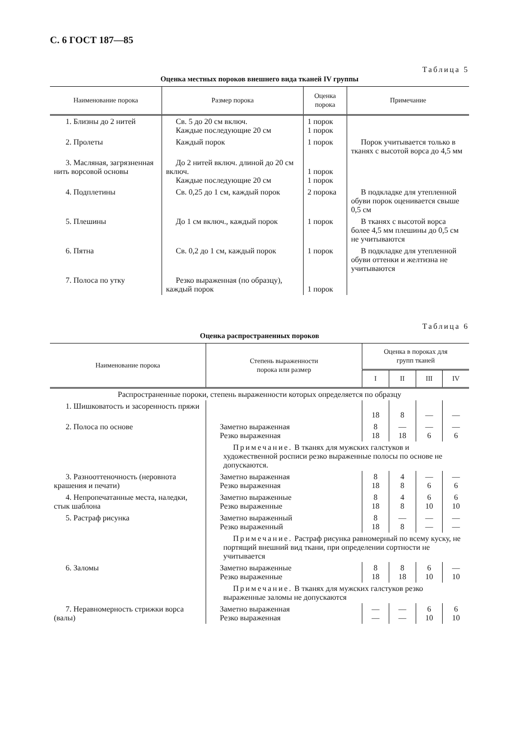С. 6 ГОСТ 187—85
Таблица 5
Оценка местных пороков внешнего вида тканей IV группы
| Наименование порока | Размер порока | Оценка порока | Примечание |
| --- | --- | --- | --- |
| 1. Близны до 2 нитей | Св. 5 до 20 см включ. Каждые последующие 20 см | 1 порок 1 порок | |
| 2. Пролеты | Каждый порок | 1 порок | Порок учитывается только в тканях с высотой ворса до 4,5 мм |
| 3. Масляная, загрязненная нить ворсовой основы | До 2 нитей включ. длиной до 20 см включ. Каждые последующие 20 см | 1 порок 1 порок | |
| 4. Подплетины | Св. 0,25 до 1 см, каждый порок | 2 порока | В подкладке для утепленной обуви порок оценивается свыше 0,5 см |
| 5. Плешины | До 1 см включ., каждый порок | 1 порок | В тканях с высотой ворса более 4,5 мм плешины до 0,5 см не учитываются |
| 6. Пятна | Св. 0,2 до 1 см, каждый порок | 1 порок | В подкладке для утепленной обуви оттенки и желтизна не учитываются |
| 7. Полоса по утку | Резко выраженная (по образцу), каждый порок | 1 порок | |
Таблица 6
Оценка распространенных пороков
| Наименование порока | Степень выраженности порока или размер | Оценка в пороках для групп тканей | | | |
| --- | --- | --- | --- | --- | --- |
| | | I | II | III | IV |
| Распространенные пороки, степень выраженности которых определяется по образцу | | | | | |
| 1. Шишковатость и засоренность пряжи | | 18 | 8 | — | — |
| 2. Полоса по основе | Заметно выраженная Резко выраженная | 8 18 | — 18 | — 6 | — 6 |
| | Примечание. В тканях для мужских галстуков и художественной росписи резко выраженные полосы по основе не допускаются. | | | | |
| 3. Разнооттеночность (неровнота крашения и печати) | Заметно выраженная Резко выраженная | 8 18 | 4 8 | — 6 | — 6 |
| 4. Непропечатанные места, наледки, стык шаблона | Заметно выраженные Резко выраженные | 8 18 | 4 8 | 6 10 | 6 10 |
| 5. Растраф рисунка | Заметно выраженный Резко выраженный | 8 18 | — 8 | — — | — — |
| | Примечание. Растраф рисунка равномерный по всему куску, не портящий внешний вид ткани, при определении сортности не учитывается | | | | |
| 6. Заломы | Заметно выраженные Резко выраженные | 8 18 | 8 18 | 6 10 | — 10 |
| | Примечание. В тканях для мужских галстуков резко выраженные заломы не допускаются | | | | |
| 7. Неравномерность стрижки ворса (валы) | Заметно выраженная Резко выраженная | — — | — — | 6 10 | 6 10 |